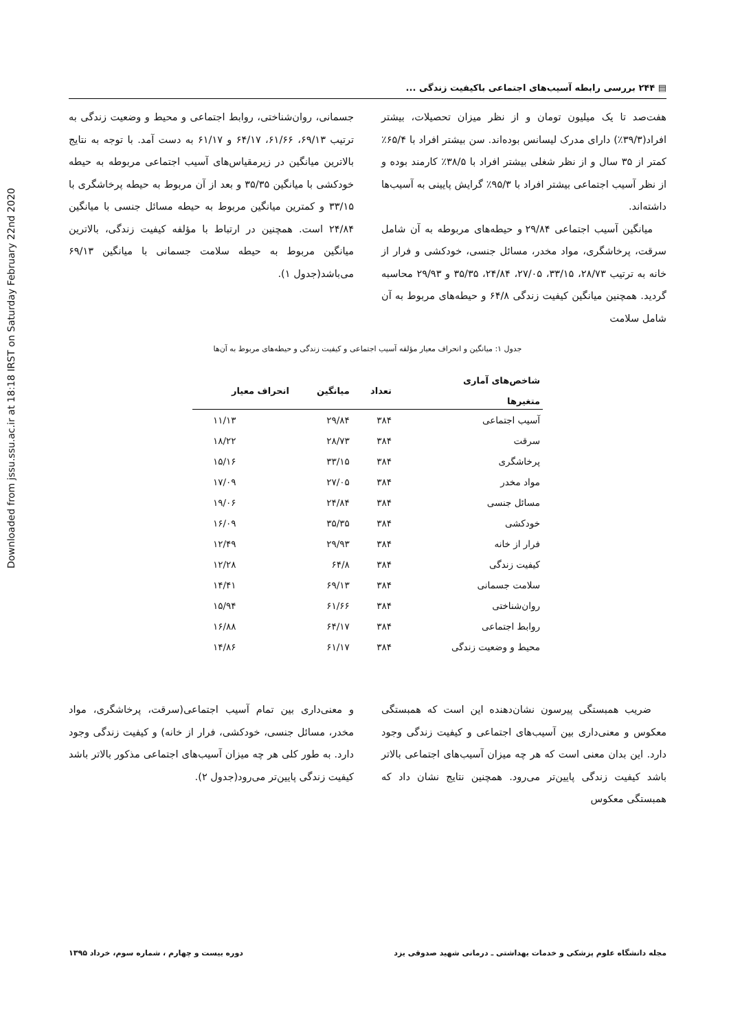Downloaded from jssu.ssu.ac.ir at 18:18 IRST on Saturday February 22nd 2020
▤ ۲۴۴ بررسی رابطه آسیب‌های اجتماعی باکیفیت زندگی ...
هفت‌صد تا یک میلیون تومان و از نظر میزان تحصیلات، بیشتر افراد(۳۹/۳٪) دارای مدرک لیسانس بوده‌اند. سن بیشتر افراد با ۶۵/۴٪ کمتر از ۳۵ سال و از نظر شغلی بیشتر افراد با ۳۸/۵٪ کارمند بوده و از نظر آسیب اجتماعی بیشتر افراد با ۹۵/۳٪ گرایش پایینی به آسیب‌ها داشته‌اند.
میانگین آسیب اجتماعی ۲۹/۸۴ و حیطه‌های مربوطه به آن شامل سرقت، پرخاشگری، مواد مخدر، مسائل جنسی، خودکشی و فرار از خانه به ترتیب ۲۸/۷۳، ۳۳/۱۵، ۲۷/۰۵، ۲۴/۸۴، ۳۵/۳۵ و ۲۹/۹۳ محاسبه گردید. همچنین میانگین کیفیت زندگی ۶۴/۸ و حیطه‌های مربوط به آن شامل سلامت
جسمانی، روان‌شناختی، روابط اجتماعی و محیط و وضعیت زندگی به ترتیب ۶۹/۱۳، ۶۱/۶۶، ۶۴/۱۷ و ۶۱/۱۷ به دست آمد. با توجه به نتایج بالاترین میانگین در زیرمقیاس‌های آسیب اجتماعی مربوطه به حیطه خودکشی با میانگین ۳۵/۳۵ و بعد از آن مربوط به حیطه پرخاشگری با ۳۳/۱۵ و کمترین میانگین مربوط به حیطه مسائل جنسی با میانگین ۲۴/۸۴ است. همچنین در ارتباط با مؤلفه کیفیت زندگی، بالاترین میانگین مربوط به حیطه سلامت جسمانی با میانگین ۶۹/۱۳ می‌باشد(جدول ۱).
جدول ۱: میانگین و انحراف معیار مؤلفه آسیب اجتماعی و کیفیت زندگی و حیطه‌های مربوط به آن‌ها
| شاخص‌های آماری متغیرها | تعداد | میانگین | انحراف معیار |
| --- | --- | --- | --- |
| آسیب اجتماعی | ۳۸۴ | ۲۹/۸۴ | ۱۱/۱۳ |
| سرقت | ۳۸۴ | ۲۸/۷۳ | ۱۸/۲۲ |
| پرخاشگری | ۳۸۴ | ۳۳/۱۵ | ۱۵/۱۶ |
| مواد مخدر | ۳۸۴ | ۲۷/۰۵ | ۱۷/۰۹ |
| مسائل جنسی | ۳۸۴ | ۲۴/۸۴ | ۱۹/۰۶ |
| خودکشی | ۳۸۴ | ۳۵/۳۵ | ۱۶/۰۹ |
| فرار از خانه | ۳۸۴ | ۲۹/۹۳ | ۱۲/۴۹ |
| کیفیت زندگی | ۳۸۴ | ۶۴/۸ | ۱۲/۲۸ |
| سلامت جسمانی | ۳۸۴ | ۶۹/۱۳ | ۱۴/۴۱ |
| روان‌شناختی | ۳۸۴ | ۶۱/۶۶ | ۱۵/۹۴ |
| روابط اجتماعی | ۳۸۴ | ۶۴/۱۷ | ۱۶/۸۸ |
| محیط و وضعیت زندگی | ۳۸۴ | ۶۱/۱۷ | ۱۴/۸۶ |
ضریب همبستگی پیرسون نشان‌دهنده این است که همبستگی معکوس و معنی‌داری بین آسیب‌های اجتماعی و کیفیت زندگی وجود دارد. این بدان معنی است که هر چه میزان آسیب‌های اجتماعی بالاتر باشد کیفیت زندگی پایین‌تر می‌رود. همچنین نتایج نشان داد که همبستگی معکوس
و معنی‌داری بین تمام آسیب اجتماعی(سرقت، پرخاشگری، مواد مخدر، مسائل جنسی، خودکشی، فرار از خانه) و کیفیت زندگی وجود دارد. به طور کلی هر چه میزان آسیب‌های اجتماعی مذکور بالاتر باشد کیفیت زندگی پایین‌تر می‌رود(جدول ۲).
مجله دانشگاه علوم پزشکی و خدمات بهداشتی ـ درمانی شهید صدوقی یزد دوره بیست و چهارم ، شماره سوم، خرداد ۱۳۹۵